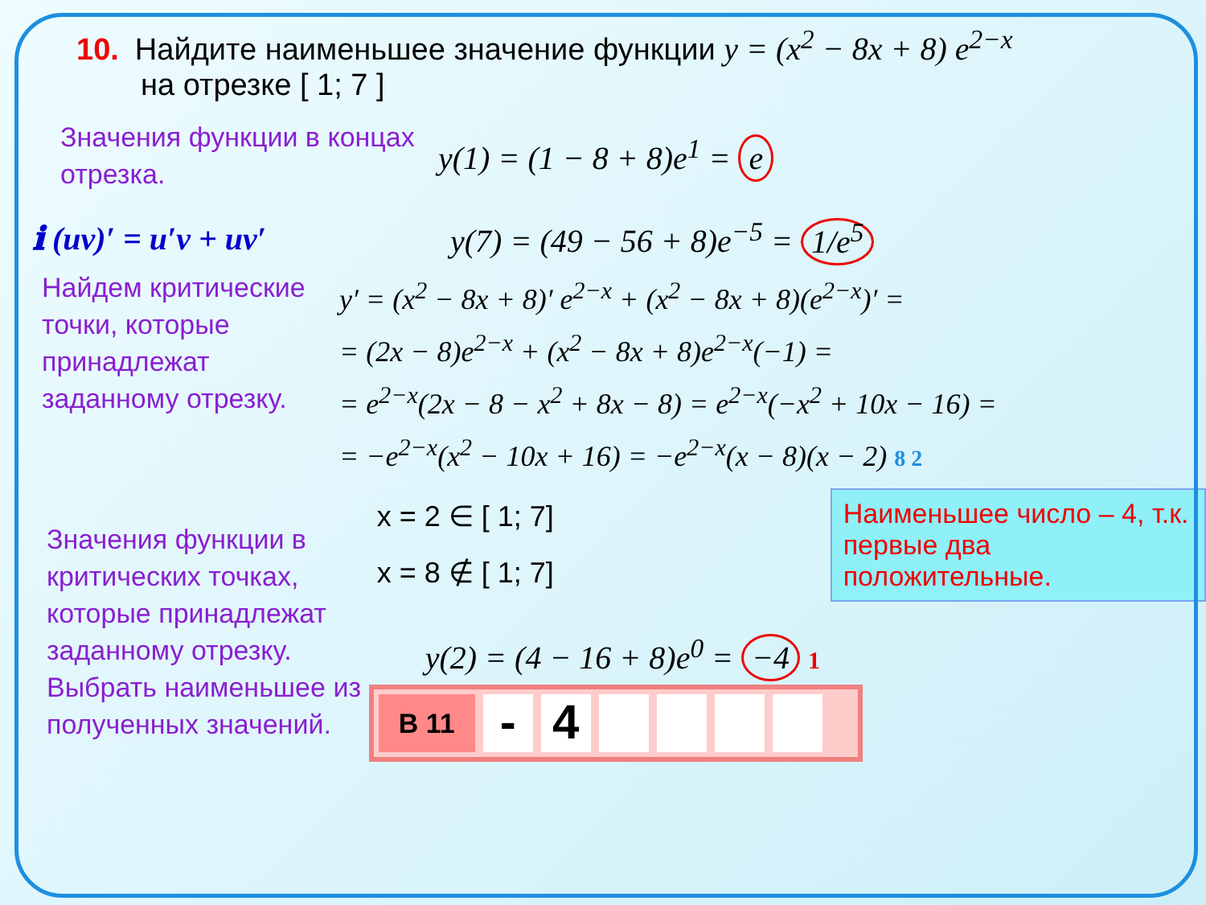10. Найдите наименьшее значение функции y = (x<sup>2</sup> − 8x + 8) e<sup>2−x</sup>
на отрезке [ 1; 7 ]
Значения функции в концах отрезка.
y(1) = (1 − 8 + 8)e<sup>1</sup> = e
ℹ (uv)′ = u′v + uv′ y(7) = (49 − 56 + 8)e<sup>−5</sup> = 1/e<sup>5</sup>
Найдем критические точки, которые принадлежат заданному отрезку.
y′ = (x<sup>2</sup> − 8x + 8)′ e<sup>2−x</sup> + (x<sup>2</sup> − 8x + 8)(e<sup>2−x</sup>)′ =
= (2x − 8)e<sup>2−x</sup> + (x<sup>2</sup> − 8x + 8)e<sup>2−x</sup>(−1) =
= e<sup>2−x</sup>(2x − 8 − x<sup>2</sup> + 8x − 8) = e<sup>2−x</sup>(−x<sup>2</sup> + 10x − 16) =
= −e<sup>2−x</sup>(x<sup>2</sup> − 10x + 16) = −e<sup>2−x</sup>(x − 8)(x − 2) 8 2
Значения функции в критических точках, которые принадлежат заданному отрезку.
Выбрать наименьшее из полученных значений.
x = 2 ∈ [ 1; 7]
x = 8 ∉ [ 1; 7]
y(2) = (4 − 16 + 8)e<sup>0</sup> = −4 1
B 11
- 4
Наименьшее число – 4, т.к. первые два положительные.